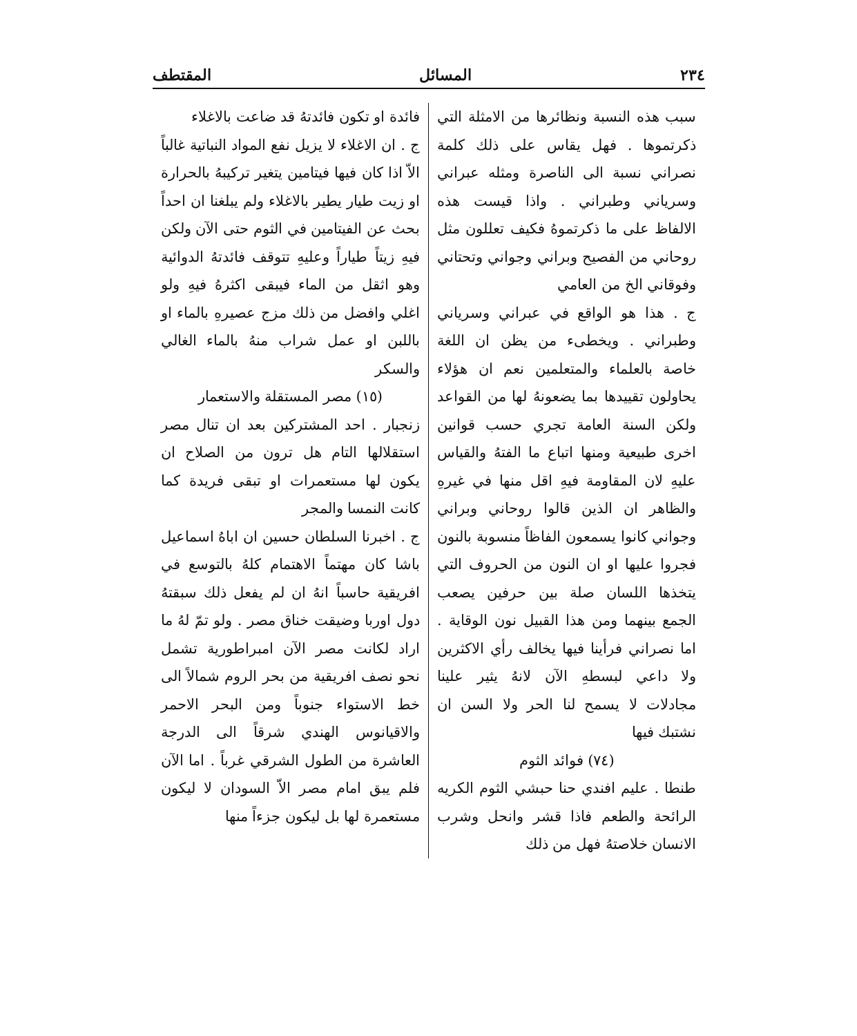٢٣٤ المسائل المقتطف
سبب هذه النسبة ونظائرها من الامثلة التي ذكرتموها . فهل يقاس على ذلك كلمة نصراني نسبة الى الناصرة ومثله عبراني وسرياني وطبراني . واذا قيست هذه الالفاظ على ما ذكرتموهُ فكيف تعللون مثل روحاني من الفصيح وبراني وجواني وتحتاني وفوقاني الخ من العامي
ج . هذا هو الواقع في عبراني وسرياني وطبراني . ويخطىء من يظن ان اللغة خاصة بالعلماء والمتعلمين نعم ان هؤلاء يحاولون تقييدها بما يضعونهُ لها من القواعد ولكن السنة العامة تجري حسب قوانين اخرى طبيعية ومنها اتباع ما الفتهُ والقياس عليهِ لان المقاومة فيهِ اقل منها في غيرهِ والظاهر ان الذين قالوا روحاني وبراني وجواني كانوا يسمعون الفاظاً منسوبة بالنون فجروا عليها او ان النون من الحروف التي يتخذها اللسان صلة بين حرفين يصعب الجمع بينهما ومن هذا القبيل نون الوقاية . اما نصراني فرأينا فيها يخالف رأي الاكثرين ولا داعي لبسطهِ الآن لانهُ يثير علينا مجادلات لا يسمح لنا الحر ولا السن ان نشتبك فيها
(٧٤) فوائد الثوم
طنطا . عليم افندي حنا حبشي الثوم الكريه الرائحة والطعم فاذا قشر وانحل وشرب الانسان خلاصتهُ فهل من ذلك
فائدة او تكون فائدتهُ قد ضاعت بالاغلاء
ج . ان الاغلاء لا يزيل نفع المواد النباتية غالباً الاّ اذا كان فيها فيتامين يتغير تركيبهُ بالحرارة او زيت طيار يطير بالاغلاء ولم يبلغنا ان احداً بحث عن الفيتامين في الثوم حتى الآن ولكن فيهِ زيتاً طياراً وعليهِ تتوقف فائدتهُ الدوائية وهو اثقل من الماء فيبقى اكثرهُ فيهِ ولو اغلي وافضل من ذلك مزج عصيرهِ بالماء او باللبن او عمل شراب منهُ بالماء الغالي والسكر
(١٥) مصر المستقلة والاستعمار
زنجبار . احد المشتركين بعد ان تنال مصر استقلالها التام هل ترون من الصلاح ان يكون لها مستعمرات او تبقى فريدة كما كانت النمسا والمجر
ج . اخبرنا السلطان حسين ان اباهُ اسماعيل باشا كان مهتماً الاهتمام كلهُ بالتوسع في افريقية حاسباً انهُ ان لم يفعل ذلك سبقتهُ دول اوربا وضيقت خناق مصر . ولو تمّ لهُ ما اراد لكانت مصر الآن امبراطورية تشمل نحو نصف افريقية من بحر الروم شمالاً الى خط الاستواء جنوباً ومن البحر الاحمر والاقيانوس الهندي شرقاً الى الدرجة العاشرة من الطول الشرقي غرباً . اما الآن فلم يبق امام مصر الاّ السودان لا ليكون مستعمرة لها بل ليكون جزءاً منها